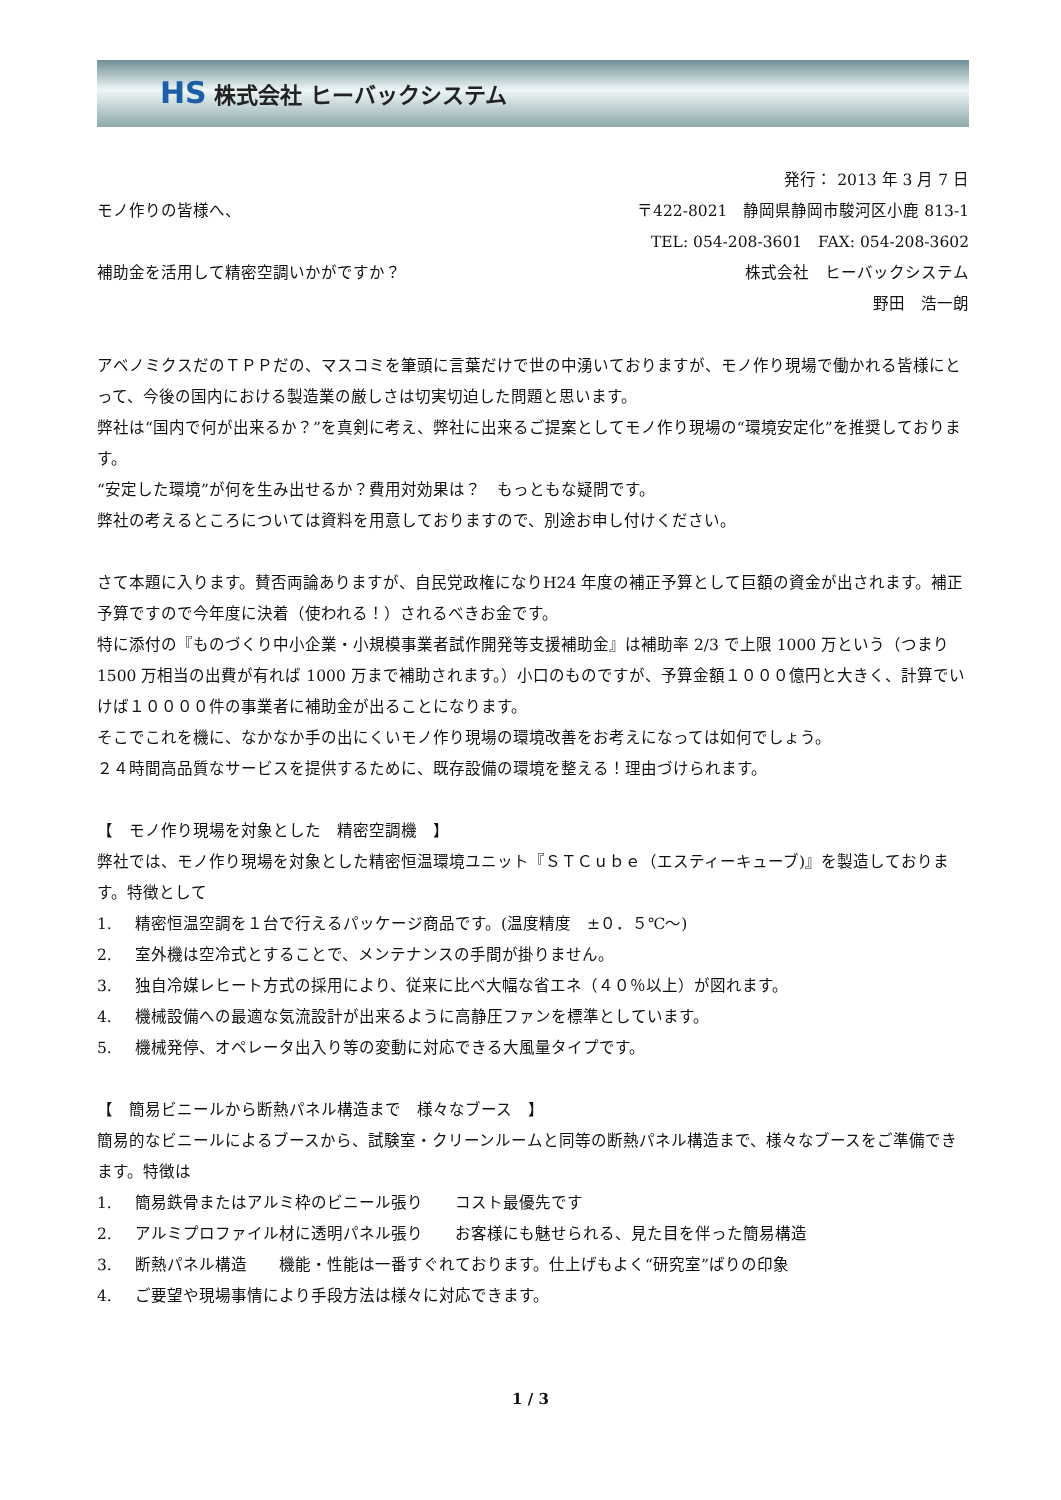HS 株式会社 ヒーバックシステム
発行： 2013 年 3 月 7 日
モノ作りの皆様へ、 〒422-8021　静岡県静岡市駿河区小鹿 813-1
TEL: 054-208-3601　FAX: 054-208-3602
補助金を活用して精密空調いかがですか？ 株式会社　ヒーバックシステム
野田　浩一朗
アベノミクスだのＴＰＰだの、マスコミを筆頭に言葉だけで世の中湧いておりますが、モノ作り現場で働かれる皆様にとって、今後の国内における製造業の厳しさは切実切迫した問題と思います。
弊社は“国内で何が出来るか？”を真剣に考え、弊社に出来るご提案としてモノ作り現場の“環境安定化”を推奨しております。
“安定した環境”が何を生み出せるか？費用対効果は？　もっともな疑問です。
弊社の考えるところについては資料を用意しておりますので、別途お申し付けください。
さて本題に入ります。賛否両論ありますが、自民党政権になりH24 年度の補正予算として巨額の資金が出されます。補正予算ですので今年度に決着（使われる！）されるべきお金です。
特に添付の『ものづくり中小企業・小規模事業者試作開発等支援補助金』は補助率 2/3 で上限 1000 万という（つまり 1500 万相当の出費が有れば 1000 万まで補助されます。）小口のものですが、予算金額１０００億円と大きく、計算でいけば１００００件の事業者に補助金が出ることになります。
そこでこれを機に、なかなか手の出にくいモノ作り現場の環境改善をお考えになっては如何でしょう。
２４時間高品質なサービスを提供するために、既存設備の環境を整える！理由づけられます。
【　モノ作り現場を対象とした　精密空調機　】
弊社では、モノ作り現場を対象とした精密恒温環境ユニット『ＳＴＣｕｂｅ（エスティーキューブ)』を製造しております。特徴として
1. 精密恒温空調を１台で行えるパッケージ商品です。(温度精度　±０．５℃～)
2. 室外機は空冷式とすることで、メンテナンスの手間が掛りません。
3. 独自冷媒レヒート方式の採用により、従来に比べ大幅な省エネ（４０％以上）が図れます。
4. 機械設備への最適な気流設計が出来るように高静圧ファンを標準としています。
5. 機械発停、オペレータ出入り等の変動に対応できる大風量タイプです。
【　簡易ビニールから断熱パネル構造まで　様々なブース　】
簡易的なビニールによるブースから、試験室・クリーンルームと同等の断熱パネル構造まで、様々なブースをご準備できます。特徴は
1. 簡易鉄骨またはアルミ枠のビニール張り　　コスト最優先です
2. アルミプロファイル材に透明パネル張り　　お客様にも魅せられる、見た目を伴った簡易構造
3. 断熱パネル構造　　機能・性能は一番すぐれております。仕上げもよく“研究室”ばりの印象
4. ご要望や現場事情により手段方法は様々に対応できます。
1 / 3